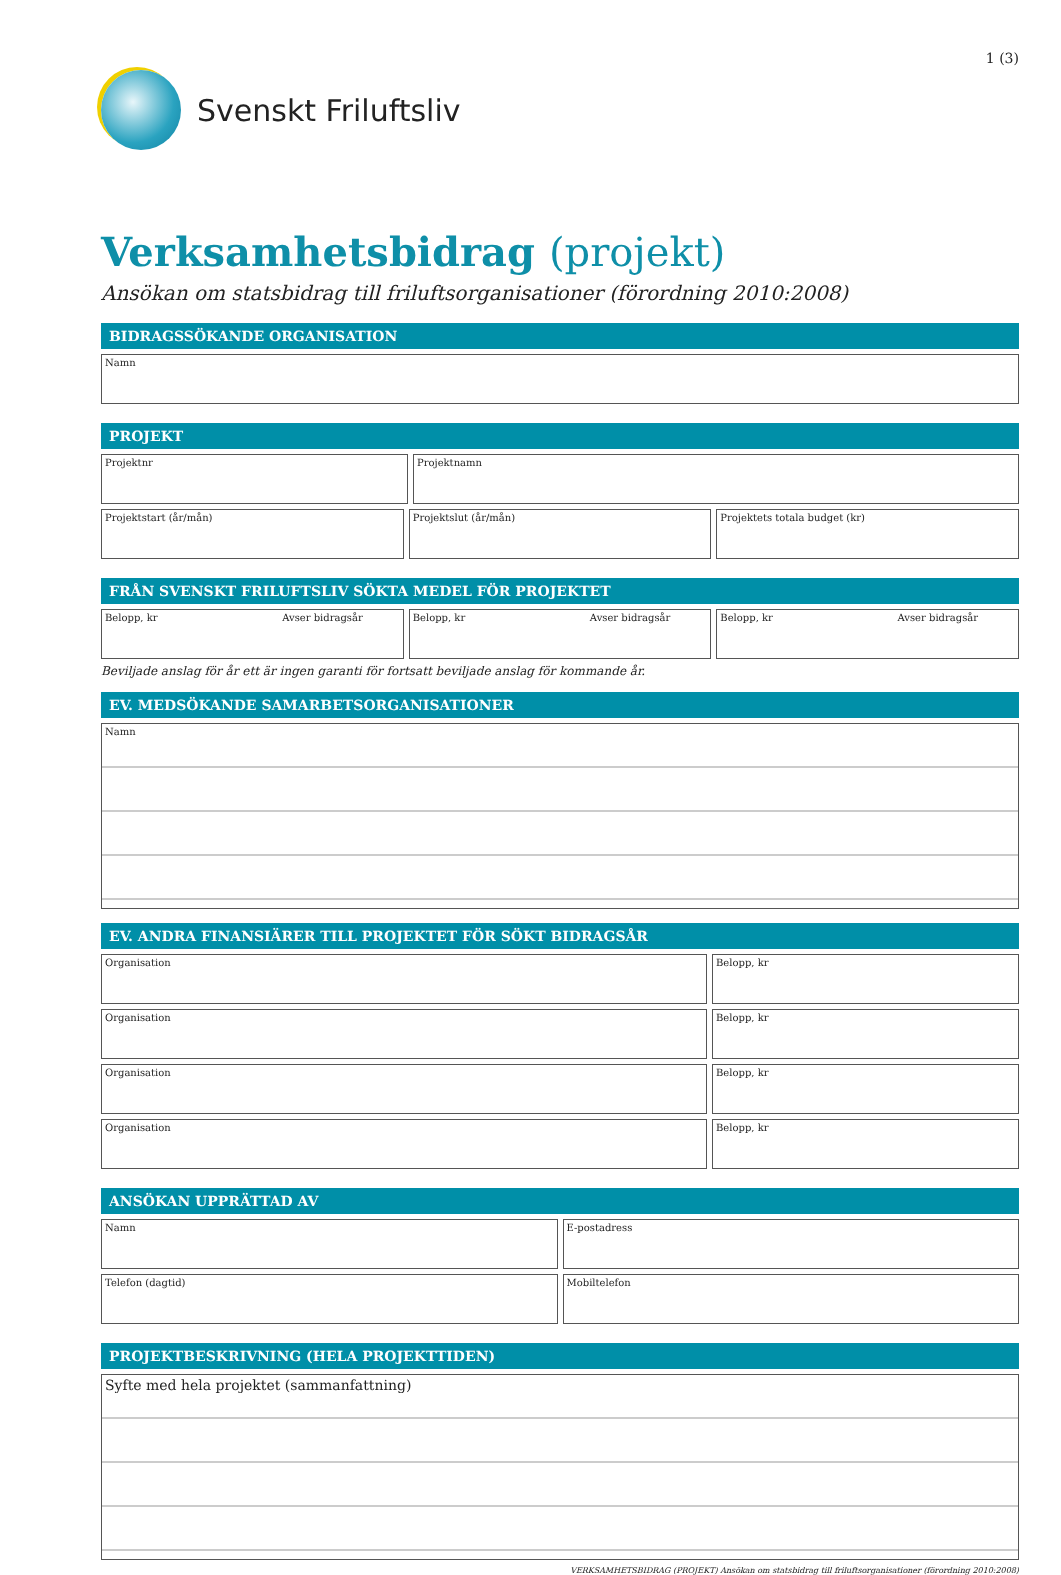Svenskt Friluftsliv
1 (3)
Verksamhetsbidrag (projekt)
Ansökan om statsbidrag till friluftsorganisationer (förordning 2010:2008)
BIDRAGSSÖKANDE ORGANISATION
Namn
PROJEKT
Projektnr Projektnamn
Projektstart (år/mån) Projektslut (år/mån) Projektets totala budget (kr)
FRÅN SVENSKT FRILUFTSLIV SÖKTA MEDEL FÖR PROJEKTET
Belopp, kr Avser bidragsår Belopp, kr Avser bidragsår Belopp, kr Avser bidragsår
Beviljade anslag för år ett är ingen garanti för fortsatt beviljade anslag för kommande år.
EV. MEDSÖKANDE SAMARBETSORGANISATIONER
Namn
EV. ANDRA FINANSIÄRER TILL PROJEKTET FÖR SÖKT BIDRAGSÅR
Organisation Belopp, kr
Organisation Belopp, kr
Organisation Belopp, kr
Organisation Belopp, kr
ANSÖKAN UPPRÄTTAD AV
Namn E-postadress
Telefon (dagtid) Mobiltelefon
PROJEKTBESKRIVNING (HELA PROJEKTTIDEN)
Syfte med hela projektet (sammanfattning)
VERKSAMHETSBIDRAG (PROJEKT) Ansökan om statsbidrag till friluftsorganisationer (förordning 2010:2008)